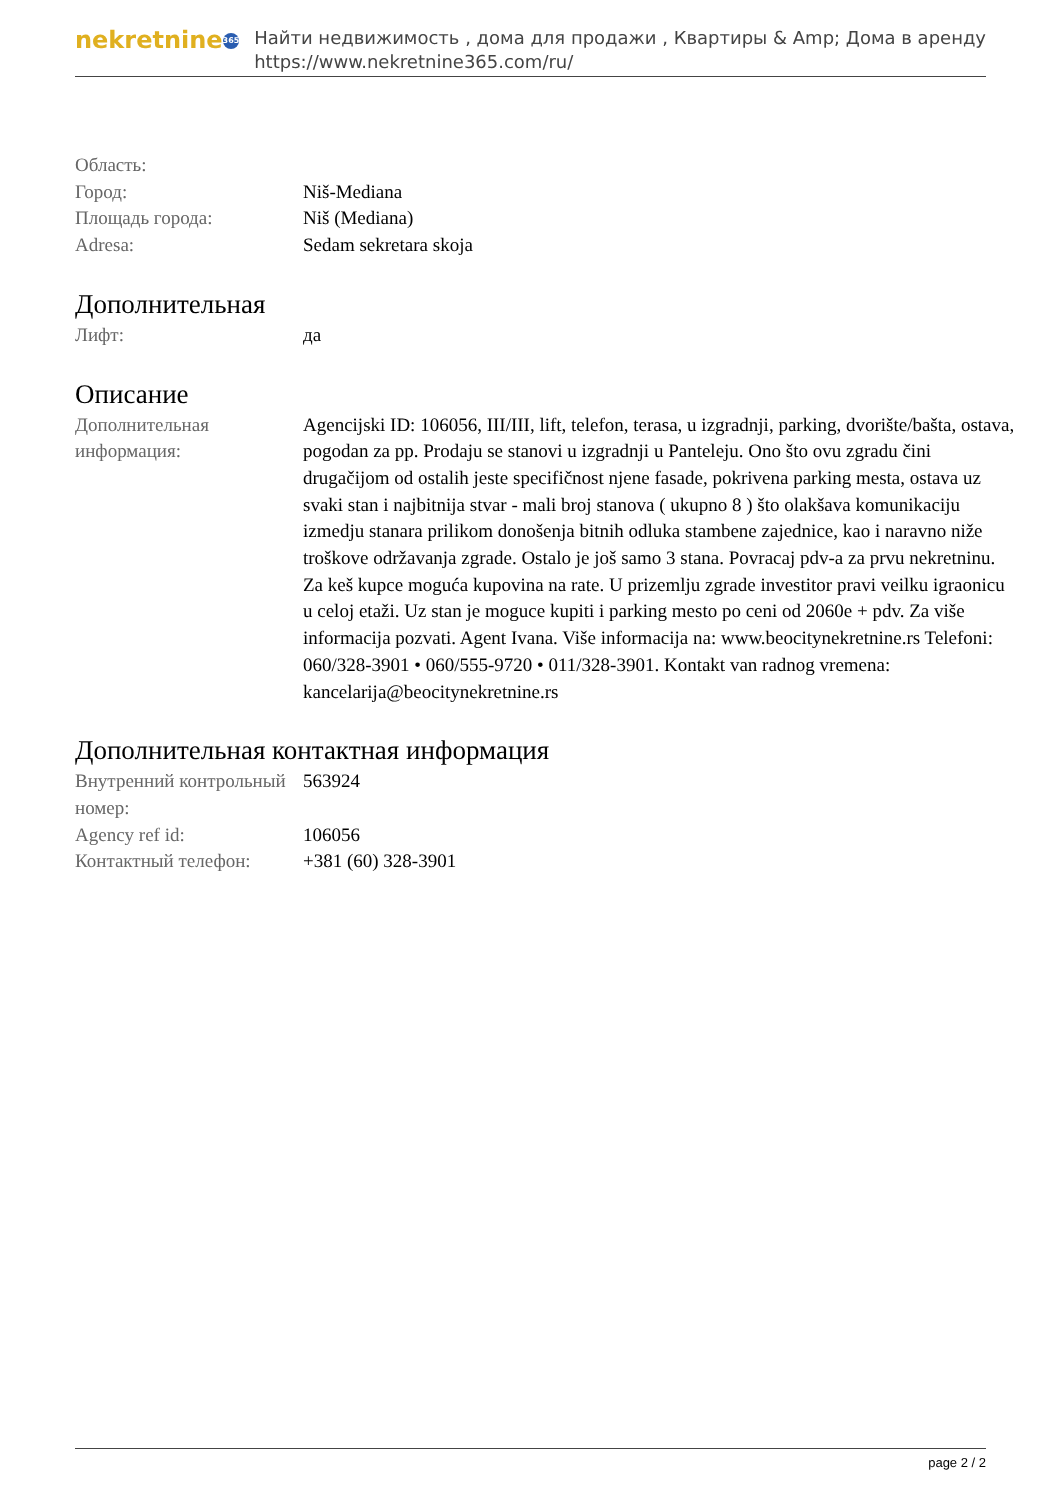nekretnine 365
Найти недвижимость , дома для продажи , Квартиры & Amp; Дома в аренду
https://www.nekretnine365.com/ru/
| Область: | |
| Город: | Niš-Mediana |
| Площадь города: | Niš (Mediana) |
| Adresa: | Sedam sekretara skoja |
Дополнительная
| Лифт: | да |
Описание
| Дополнительная информация: | Agencijski ID: 106056, III/III, lift, telefon, terasa, u izgradnji, parking, dvorište/bašta, ostava, pogodan za pp. Prodaju se stanovi u izgradnji u Panteleju. Ono što ovu zgradu čini drugačijom od ostalih jeste specifičnost njene fasade, pokrivena parking mesta, ostava uz svaki stan i najbitnija stvar - mali broj stanova ( ukupno 8 ) što olakšava komunikaciju izmedju stanara prilikom donošenja bitnih odluka stambene zajednice, kao i naravno niže troškove održavanja zgrade. Ostalo je još samo 3 stana. Povracaj pdv-a za prvu nekretninu. Za keš kupce moguća kupovina na rate. U prizemlju zgrade investitor pravi veilku igraonicu u celoj etaži. Uz stan je moguce kupiti i parking mesto po ceni od 2060e + pdv. Za više informacija pozvati. Agent Ivana. Više informacija na: www.beocitynekretnine.rs Telefoni: 060/328-3901 • 060/555-9720 • 011/328-3901. Kontakt van radnog vremena: kancelarija@beocitynekretnine.rs |
Дополнительная контактная информация
| Внутренний контрольный номер: | 563924 |
| Agency ref id: | 106056 |
| Контактный телефон: | +381 (60) 328-3901 |
page 2 / 2